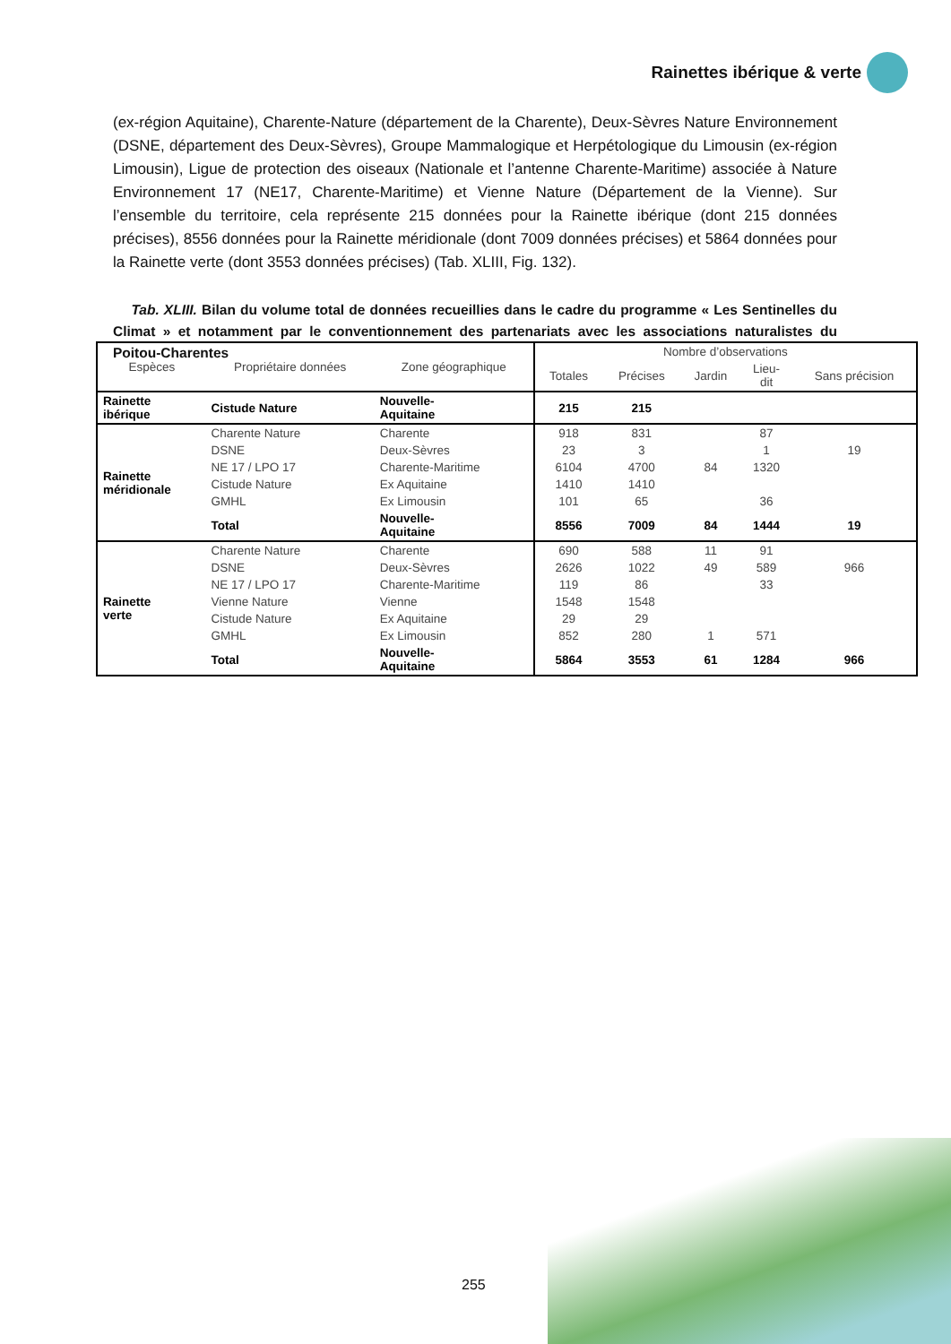Rainettes ibérique & verte
(ex-région Aquitaine), Charente-Nature (département de la Charente), Deux-Sèvres Nature Environnement (DSNE, département des Deux-Sèvres), Groupe Mammalogique et Herpétologique du Limousin (ex-région Limousin), Ligue de protection des oiseaux (Nationale et l’antenne Charente-Maritime) associée à Nature Environnement 17 (NE17, Charente-Maritime) et Vienne Nature (Département de la Vienne). Sur l’ensemble du territoire, cela représente 215 données pour la Rainette ibérique (dont 215 données précises), 8556 données pour la Rainette méridionale (dont 7009 données précises) et 5864 données pour la Rainette verte (dont 3553 données précises) (Tab. XLIII, Fig. 132).
Tab. XLIII. Bilan du volume total de données recueillies dans le cadre du programme « Les Sentinelles du Climat » et notamment par le conventionnement des partenariats avec les associations naturalistes du Poitou-Charentes
| Espèces | Propriétaire données | Zone géographique | Nombre d’observations | | | | |
| --- | --- | --- | --- | --- | --- | --- | --- |
| | | | Totales | Précises | Jardin | Lieu- dit | Sans précision |
| Rainette ibérique | Cistude Nature | Nouvelle- Aquitaine | 215 | 215 | | | |
| Rainette méridionale | Charente Nature | Charente | 918 | 831 | | 87 | |
| | DSNE | Deux-Sèvres | 23 | 3 | | 1 | 19 |
| | NE 17 / LPO 17 | Charente-Maritime | 6104 | 4700 | 84 | 1320 | |
| | Cistude Nature | Ex Aquitaine | 1410 | 1410 | | | |
| | GMHL | Ex Limousin | 101 | 65 | | 36 | |
| | Total | Nouvelle- Aquitaine | 8556 | 7009 | 84 | 1444 | 19 |
| Rainette verte | Charente Nature | Charente | 690 | 588 | 11 | 91 | |
| | DSNE | Deux-Sèvres | 2626 | 1022 | 49 | 589 | 966 |
| | NE 17 / LPO 17 | Charente-Maritime | 119 | 86 | | 33 | |
| | Vienne Nature | Vienne | 1548 | 1548 | | | |
| | Cistude Nature | Ex Aquitaine | 29 | 29 | | | |
| | GMHL | Ex Limousin | 852 | 280 | 1 | 571 | |
| | Total | Nouvelle- Aquitaine | 5864 | 3553 | 61 | 1284 | 966 |
255